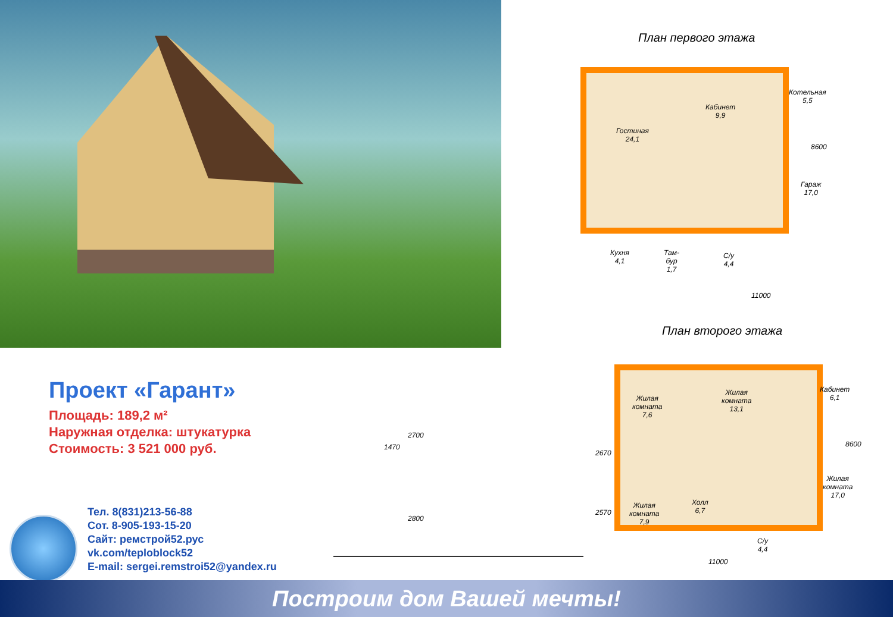План первого этажа
Гостиная
24,1
Кабинет
9,9
Котельная
5,5
Гараж
17,0
Кухня
4,1
Там-
бур
1,7
С/у
4,4
11000
8600
План второго этажа
Проект «Гарант»
Площадь: 189,2 м²
Наружная отделка: штукатурка
Стоимость: 3 521 000 руб.
1470
2700
2800
2670
2570
Жилая
комната
7,6
Жилая
комната
13,1
Кабинет
6,1
Жилая
комната
17,0
Жилая
комната
7,9
Холл
6,7
С/у
4,4
11000
8600
Тел. 8(831)213-56-88
Сот. 8-905-193-15-20
Сайт: ремстрой52.рус
vk.com/teploblock52
E-mail: sergei.remstroi52@yandex.ru
Построим дом Вашей мечты!